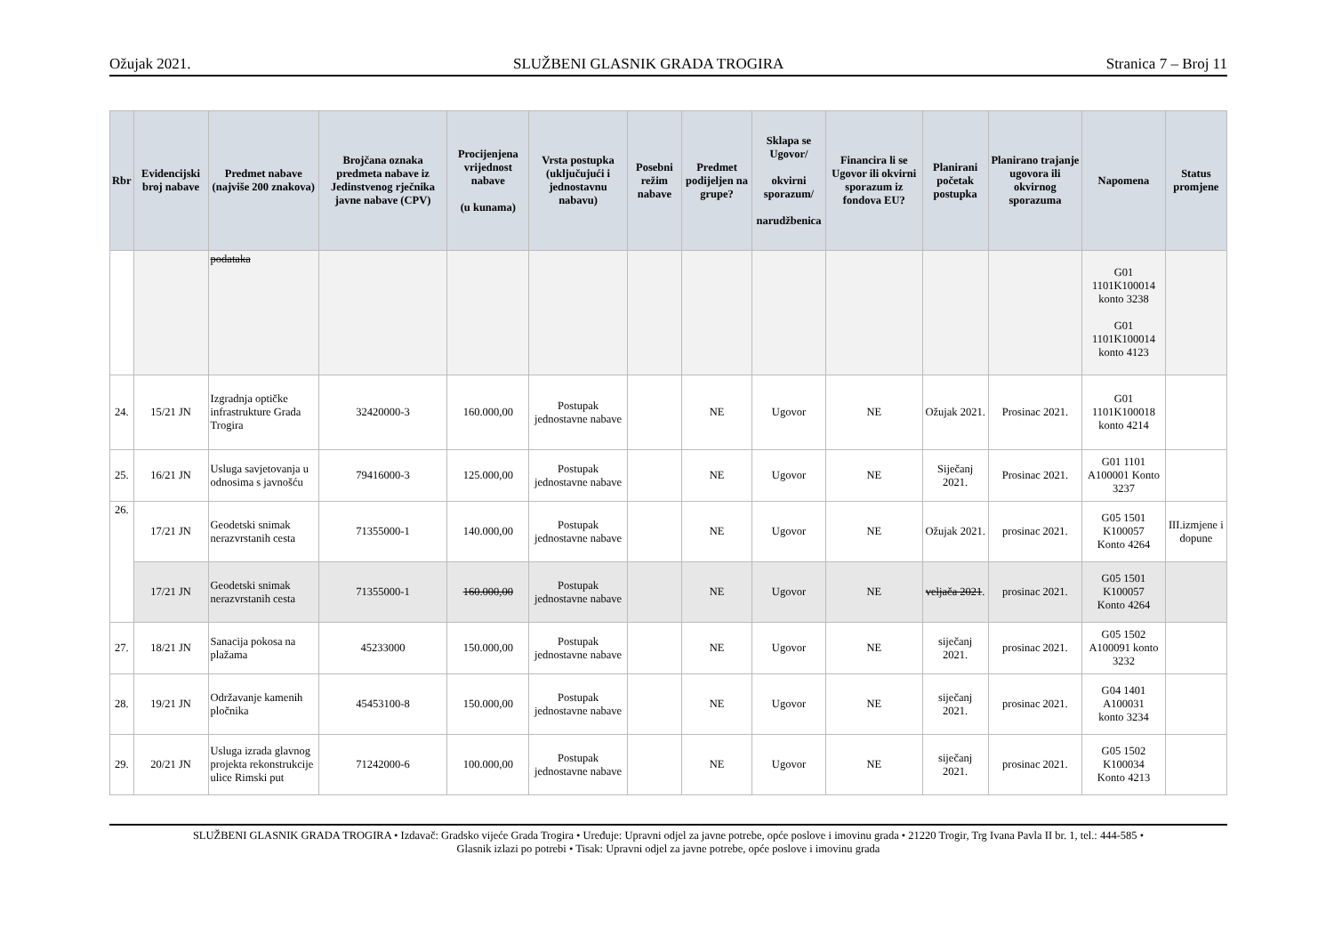Ožujak 2021. SLUŽBENI GLASNIK GRADA TROGIRA Stranica 7 – Broj 11
| Rbr | Evidencijski broj nabave | Predmet nabave (najviše 200 znakova) | Brojčana oznaka predmeta nabave iz Jedinstvenog rječnika javne nabave (CPV) | Procijenjena vrijednost nabave (u kunama) | Vrsta postupka (uključujući i jednostavnu nabavu) | Posebni režim nabave | Predmet podijeljen na grupe? | Sklapa se Ugovor/ okvirni sporazum/ narudžbenica | Financira li se Ugovor ili okvirni sporazum iz fondova EU? | Planirani početak postupka | Planirano trajanje ugovora ili okvirnog sporazuma | Napomena | Status promjene |
| --- | --- | --- | --- | --- | --- | --- | --- | --- | --- | --- | --- | --- | --- |
| | | podataka | | | | | | | | | | G01 1101K100014 konto 3238 G01 1101K100014 konto 4123 | |
| 24. | 15/21 JN | Izgradnja optičke infrastrukture Grada Trogira | 32420000-3 | 160.000,00 | Postupak jednostavne nabave | | NE | Ugovor | NE | Ožujak 2021. | Prosinac 2021. | G01 1101K100018 konto 4214 | |
| 25. | 16/21 JN | Usluga savjetovanja u odnosima s javnošću | 79416000-3 | 125.000,00 | Postupak jednostavne nabave | | NE | Ugovor | NE | Siječanj 2021. | Prosinac 2021. | G01 1101 A100001 Konto 3237 | |
| 26. | 17/21 JN | Geodetski snimak nerazvrstanih cesta | 71355000-1 | 140.000,00 | Postupak jednostavne nabave | | NE | Ugovor | NE | Ožujak 2021. | prosinac 2021. | G05 1501 K100057 Konto 4264 | III.izmjene i dopune |
| | 17/21 JN | Geodetski snimak nerazvrstanih cesta | 71355000-1 | 160.000,00 | Postupak jednostavne nabave | | NE | Ugovor | NE | veljača 2021 . | prosinac 2021. | G05 1501 K100057 Konto 4264 | |
| 27. | 18/21 JN | Sanacija pokosa na plažama | 45233000 | 150.000,00 | Postupak jednostavne nabave | | NE | Ugovor | NE | siječanj 2021. | prosinac 2021. | G05 1502 A100091 konto 3232 | |
| 28. | 19/21 JN | Održavanje kamenih pločnika | 45453100-8 | 150.000,00 | Postupak jednostavne nabave | | NE | Ugovor | NE | siječanj 2021. | prosinac 2021. | G04 1401 A100031 konto 3234 | |
| 29. | 20/21 JN | Usluga izrada glavnog projekta rekonstrukcije ulice Rimski put | 71242000-6 | 100.000,00 | Postupak jednostavne nabave | | NE | Ugovor | NE | siječanj 2021. | prosinac 2021. | G05 1502 K100034 Konto 4213 | |
SLUŽBENI GLASNIK GRADA TROGIRA • Izdavač: Gradsko vijeće Grada Trogira • Uređuje: Upravni odjel za javne potrebe, opće poslove i imovinu grada • 21220 Trogir, Trg Ivana Pavla II br. 1, tel.: 444-585 •
Glasnik izlazi po potrebi • Tisak: Upravni odjel za javne potrebe, opće poslove i imovinu grada